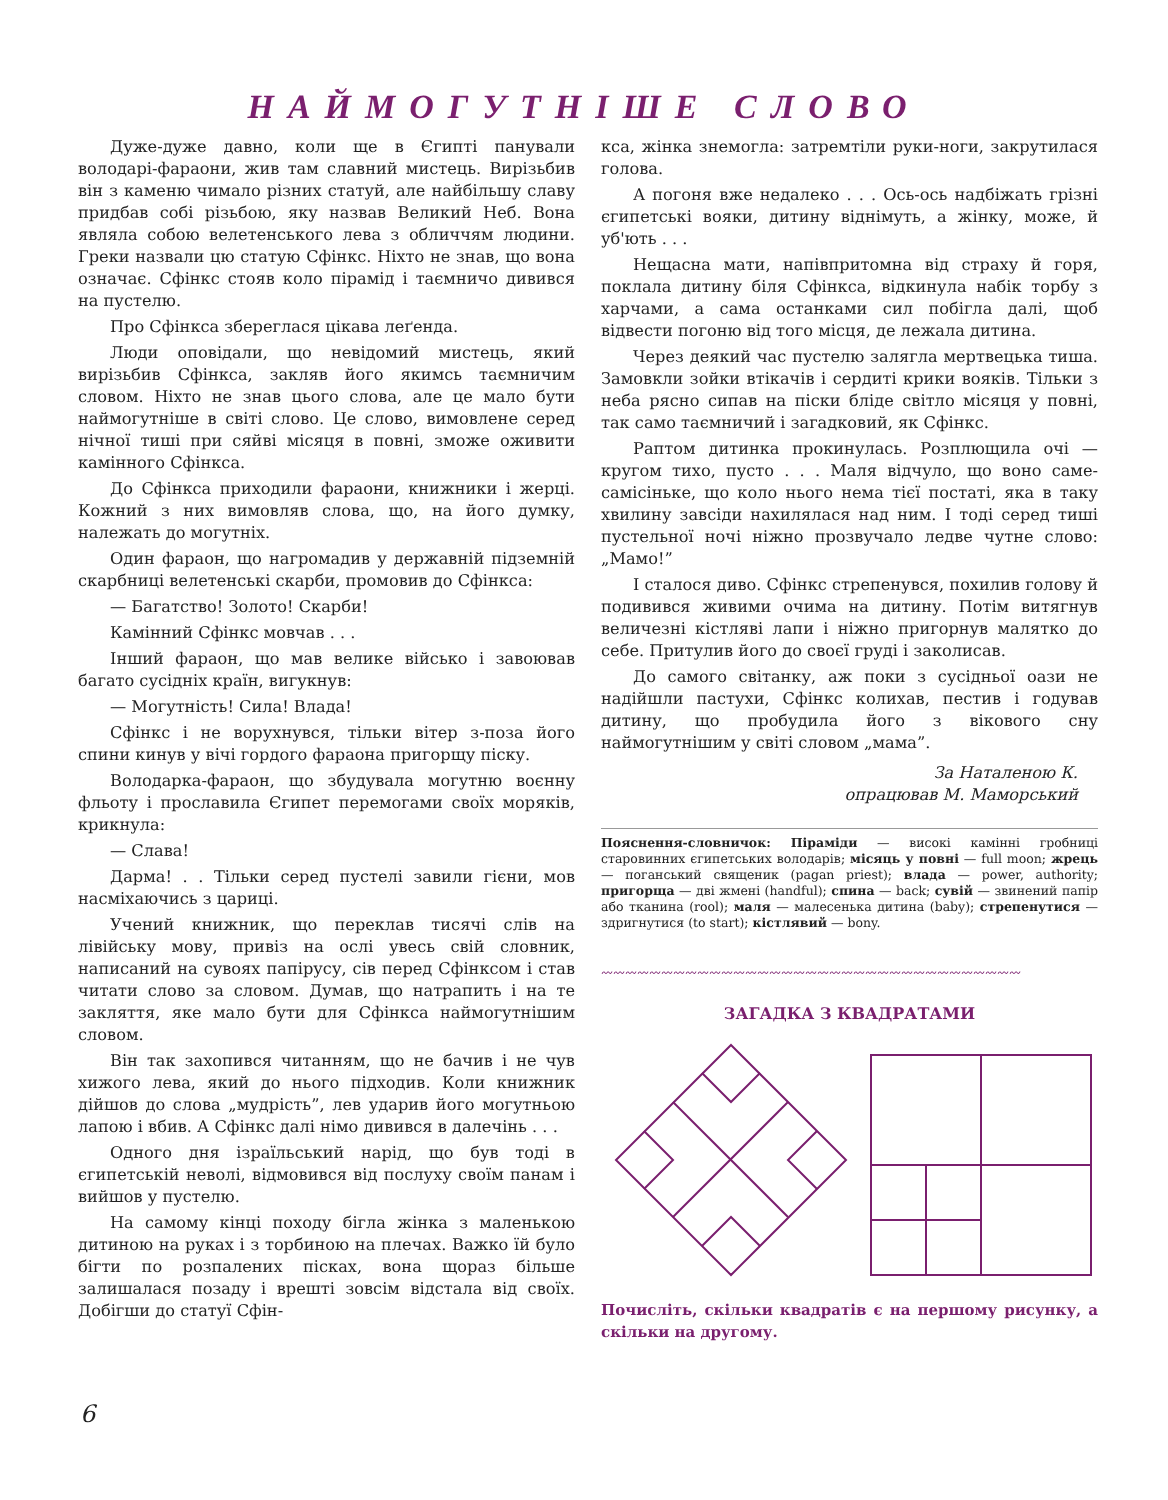НАЙМОГУТНІШЕ СЛОВО
Дуже-дуже давно, коли ще в Єгипті панували володарі-фараони, жив там славний мистець. Вирізьбив він з каменю чимало різних статуй, але найбільшу славу придбав собі різьбою, яку назвав Великий Неб. Вона являла собою велетенського лева з обличчям людини. Греки назвали цю статую Сфінкс. Ніхто не знав, що вона означає. Сфінкс стояв коло пірамід і таємничо дивився на пустелю.
Про Сфінкса збереглася цікава леґенда.
Люди оповідали, що невідомий мистець, який вирізьбив Сфінкса, закляв його якимсь таємничим словом. Ніхто не знав цього слова, але це мало бути наймогутніше в світі слово. Це слово, вимовлене серед нічної тиші при сяйві місяця в повні, зможе оживити камінного Сфінкса.
До Сфінкса приходили фараони, книжники і жерці. Кожний з них вимовляв слова, що, на його думку, належать до могутніх.
Один фараон, що нагромадив у державній підземній скарбниці велетенські скарби, промовив до Сфінкса:
— Багатство! Золото! Скарби!
Камінний Сфінкс мовчав . . .
Інший фараон, що мав велике військо і завоював багато сусідніх країн, вигукнув:
— Могутність! Сила! Влада!
Сфінкс і не ворухнувся, тільки вітер з-поза його спини кинув у вічі гордого фараона пригорщу піску.
Володарка-фараон, що збудувала могутню воєнну фльоту і прославила Єгипет перемогами своїх моряків, крикнула:
— Слава!
Дарма! . . Тільки серед пустелі завили гієни, мов насміхаючись з цариці.
Учений книжник, що переклав тисячі слів на лівійську мову, привіз на ослі увесь свій словник, написаний на сувоях папірусу, сів перед Сфінксом і став читати слово за словом. Думав, що натрапить і на те закляття, яке мало бути для Сфінкса наймогутнішим словом.
Він так захопився читанням, що не бачив і не чув хижого лева, який до нього підходив. Коли книжник дійшов до слова „мудрість”, лев ударив його могутньою лапою і вбив. А Сфінкс далі німо дивився в далечінь . . .
Одного дня ізраїльський нарід, що був тоді в єгипетській неволі, відмовився від послуху своїм панам і вийшов у пустелю.
На самому кінці походу бігла жінка з маленькою дитиною на руках і з торбиною на плечах. Важко їй було бігти по розпалених пісках, вона щораз більше залишалася позаду і врешті зовсім відстала від своїх. Добігши до статуї Сфін-
кса, жінка знемогла: затремтіли руки-ноги, закрутилася голова.
А погоня вже недалеко . . . Ось-ось надбіжать грізні єгипетські вояки, дитину віднімуть, а жінку, може, й уб'ють . . .
Нещасна мати, напівпритомна від страху й горя, поклала дитину біля Сфінкса, відкинула набік торбу з харчами, а сама останками сил побігла далі, щоб відвести погоню від того місця, де лежала дитина.
Через деякий час пустелю залягла мертвецька тиша. Замовкли зойки втікачів і сердиті крики вояків. Тільки з неба рясно сипав на піски бліде світло місяця у повні, так само таємничий і загадковий, як Сфінкс.
Раптом дитинка прокинулась. Розплющила очі — кругом тихо, пусто . . . Маля відчуло, що воно саме-самісіньке, що коло нього нема тієї постаті, яка в таку хвилину завсіди нахилялася над ним. І тоді серед тиші пустельної ночі ніжно прозвучало ледве чутне слово: „Мамо!”
І сталося диво. Сфінкс стрепенувся, похилив голову й подивився живими очима на дитину. Потім витягнув величезні кістляві лапи і ніжно пригорнув малятко до себе. Притулив його до своєї груді і заколисав.
До самого світанку, аж поки з сусідньої оази не надійшли пастухи, Сфінкс колихав, пестив і годував дитину, що пробудила його з вікового сну наймогутнішим у світі словом „мама”.
За Наталеною К.
опрацював М. Маморський
Пояснення-словничок: Піраміди — високі камінні гробниці старовинних єгипетських володарів; місяць у повні — full moon; жрець — поганський священик (pagan priest); влада — power, authority; пригорща — дві жмені (handful); спина — back; сувій — звинений папір або тканина (rool); маля — малесенька дитина (baby); стрепенутися — здригнутися (to start); кістлявий — bony.
〰〰〰〰〰〰〰〰〰〰〰〰〰〰〰〰〰〰〰〰〰〰〰〰〰〰〰〰〰〰〰〰〰〰〰
ЗАГАДКА З КВАДРАТАМИ
Почисліть, скільки квадратів є на першому рисунку, а скільки на другому.
6